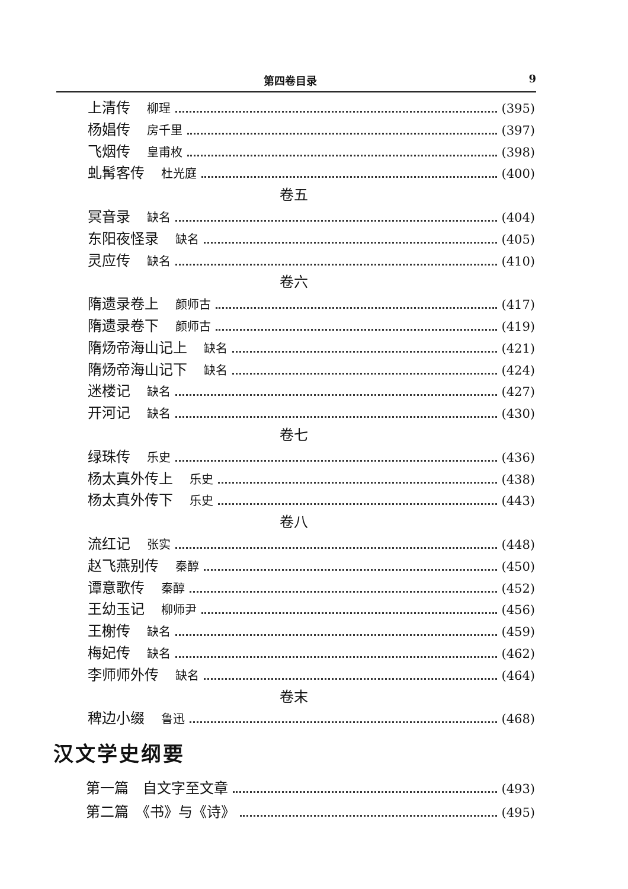第四卷目录 9
上清传 柳珵 (395)
杨娼传 房千里 (397)
飞烟传 皇甫枚 (398)
虬髯客传 杜光庭 (400)
卷五
冥音录 缺名 (404)
东阳夜怪录 缺名 (405)
灵应传 缺名 (410)
卷六
隋遗录卷上 颜师古 (417)
隋遗录卷下 颜师古 (419)
隋炀帝海山记上 缺名 (421)
隋炀帝海山记下 缺名 (424)
迷楼记 缺名 (427)
开河记 缺名 (430)
卷七
绿珠传 乐史 (436)
杨太真外传上 乐史 (438)
杨太真外传下 乐史 (443)
卷八
流红记 张实 (448)
赵飞燕别传 秦醇 (450)
谭意歌传 秦醇 (452)
王幼玉记 柳师尹 (456)
王榭传 缺名 (459)
梅妃传 缺名 (462)
李师师外传 缺名 (464)
卷末
稗边小缀 鲁迅 (468)
汉文学史纲要
第一篇　自文字至文章 (493)
第二篇　《书》与《诗》 (495)